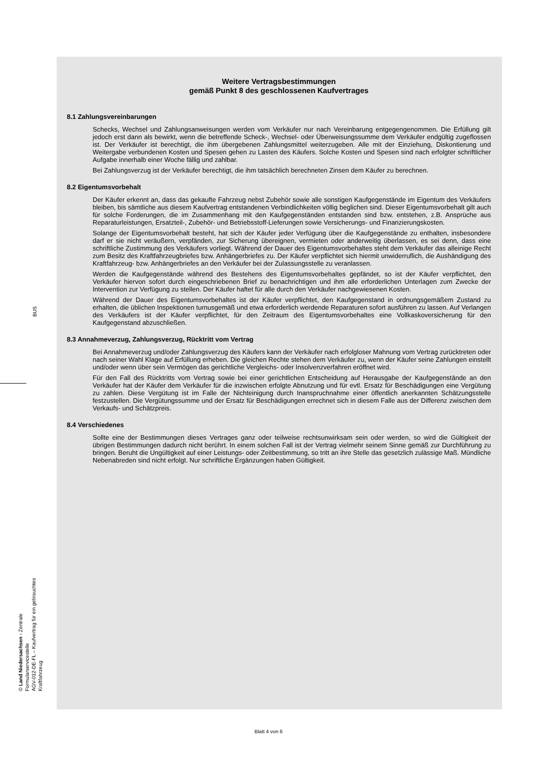BUS
© Land Niedersachsen - Zentrale Formularservicestelle
AGV-012-DE-FL – Kaufvertrag für ein gebrauchtes Kraftfahrzeug
Weitere Vertragsbestimmungen
gemäß Punkt 8 des geschlossenen Kaufvertrages
8.1 Zahlungsvereinbarungen
Schecks, Wechsel und Zahlungsanweisungen werden vom Verkäufer nur nach Vereinbarung entgegengenommen. Die Erfüllung gilt jedoch erst dann als bewirkt, wenn die betreffende Scheck-, Wechsel- oder Überweisungssumme dem Verkäufer endgültig zugeflossen ist. Der Verkäufer ist berechtigt, die ihm übergebenen Zahlungsmittel weiterzugeben. Alle mit der Einziehung, Diskontierung und Weitergabe verbundenen Kosten und Spesen gehen zu Lasten des Käufers. Solche Kosten und Spesen sind nach erfolgter schriftlicher Aufgabe innerhalb einer Woche fällig und zahlbar.
Bei Zahlungsverzug ist der Verkäufer berechtigt, die ihm tatsächlich berechneten Zinsen dem Käufer zu berechnen.
8.2 Eigentumsvorbehalt
Der Käufer erkennt an, dass das gekaufte Fahrzeug nebst Zubehör sowie alle sonstigen Kaufgegenstände im Eigentum des Verkäufers bleiben, bis sämtliche aus diesem Kaufvertrag entstandenen Verbindlichkeiten völlig beglichen sind. Dieser Eigentumsvorbehalt gilt auch für solche Forderungen, die im Zusammenhang mit den Kaufgegenständen entstanden sind bzw. entstehen, z.B. Ansprüche aus Reparaturleistungen, Ersatzteil-, Zubehör- und Betriebsstoff-Lieferungen sowie Versicherungs- und Finanzierungskosten.
Solange der Eigentumsvorbehalt besteht, hat sich der Käufer jeder Verfügung über die Kaufgegenstände zu enthalten, insbesondere darf er sie nicht veräußern, verpfänden, zur Sicherung übereignen, vermieten oder anderweitig überlassen, es sei denn, dass eine schriftliche Zustimmung des Verkäufers vorliegt. Während der Dauer des Eigentumsvorbehaltes steht dem Verkäufer das alleinige Recht zum Besitz des Kraftfahrzeugbriefes bzw. Anhängerbriefes zu. Der Käufer verpflichtet sich hiermit unwiderruflich, die Aushändigung des Kraftfahrzeug- bzw. Anhängerbriefes an den Verkäufer bei der Zulassungsstelle zu veranlassen.
Werden die Kaufgegenstände während des Bestehens des Eigentumsvorbehaltes gepfändet, so ist der Käufer verpflichtet, den Verkäufer hiervon sofort durch eingeschriebenen Brief zu benachrichtigen und ihm alle erforderlichen Unterlagen zum Zwecke der Intervention zur Verfügung zu stellen. Der Käufer haftet für alle durch den Verkäufer nachgewiesenen Kosten.
Während der Dauer des Eigentumsvorbehaltes ist der Käufer verpflichtet, den Kaufgegenstand in ordnungsgemäßem Zustand zu erhalten, die üblichen Inspektionen turnusgemäß und etwa erforderlich werdende Reparaturen sofort ausführen zu lassen. Auf Verlangen des Verkäufers ist der Käufer verpflichtet, für den Zeitraum des Eigentumsvorbehaltes eine Vollkaskoversicherung für den Kaufgegenstand abzuschließen.
8.3 Annahmeverzug, Zahlungsverzug, Rücktritt vom Vertrag
Bei Annahmeverzug und/oder Zahlungsverzug des Käufers kann der Verkäufer nach erfolgloser Mahnung vom Vertrag zurücktreten oder nach seiner Wahl Klage auf Erfüllung erheben. Die gleichen Rechte stehen dem Verkäufer zu, wenn der Käufer seine Zahlungen einstellt und/oder wenn über sein Vermögen das gerichtliche Vergleichs- oder Insolvenzverfahren eröffnet wird.
Für den Fall des Rücktritts vom Vertrag sowie bei einer gerichtlichen Entscheidung auf Herausgabe der Kaufgegenstände an den Verkäufer hat der Käufer dem Verkäufer für die inzwischen erfolgte Abnutzung und für evtl. Ersatz für Beschädigungen eine Vergütung zu zahlen. Diese Vergütung ist im Falle der Nichteinigung durch Inanspruchnahme einer öffentlich anerkannten Schätzungsstelle festzustellen. Die Vergütungssumme und der Ersatz für Beschädigungen errechnet sich in diesem Falle aus der Differenz zwischen dem Verkaufs- und Schätzpreis.
8.4 Verschiedenes
Sollte eine der Bestimmungen dieses Vertrages ganz oder teilweise rechtsunwirksam sein oder werden, so wird die Gültigkeit der übrigen Bestimmungen dadurch nicht berührt. In einem solchen Fall ist der Vertrag vielmehr seinem Sinne gemäß zur Durchführung zu bringen. Beruht die Ungültigkeit auf einer Leistungs- oder Zeitbestimmung, so tritt an ihre Stelle das gesetzlich zulässige Maß. Mündliche Nebenabreden sind nicht erfolgt. Nur schriftliche Ergänzungen haben Gültigkeit.
Blatt 4 von 6